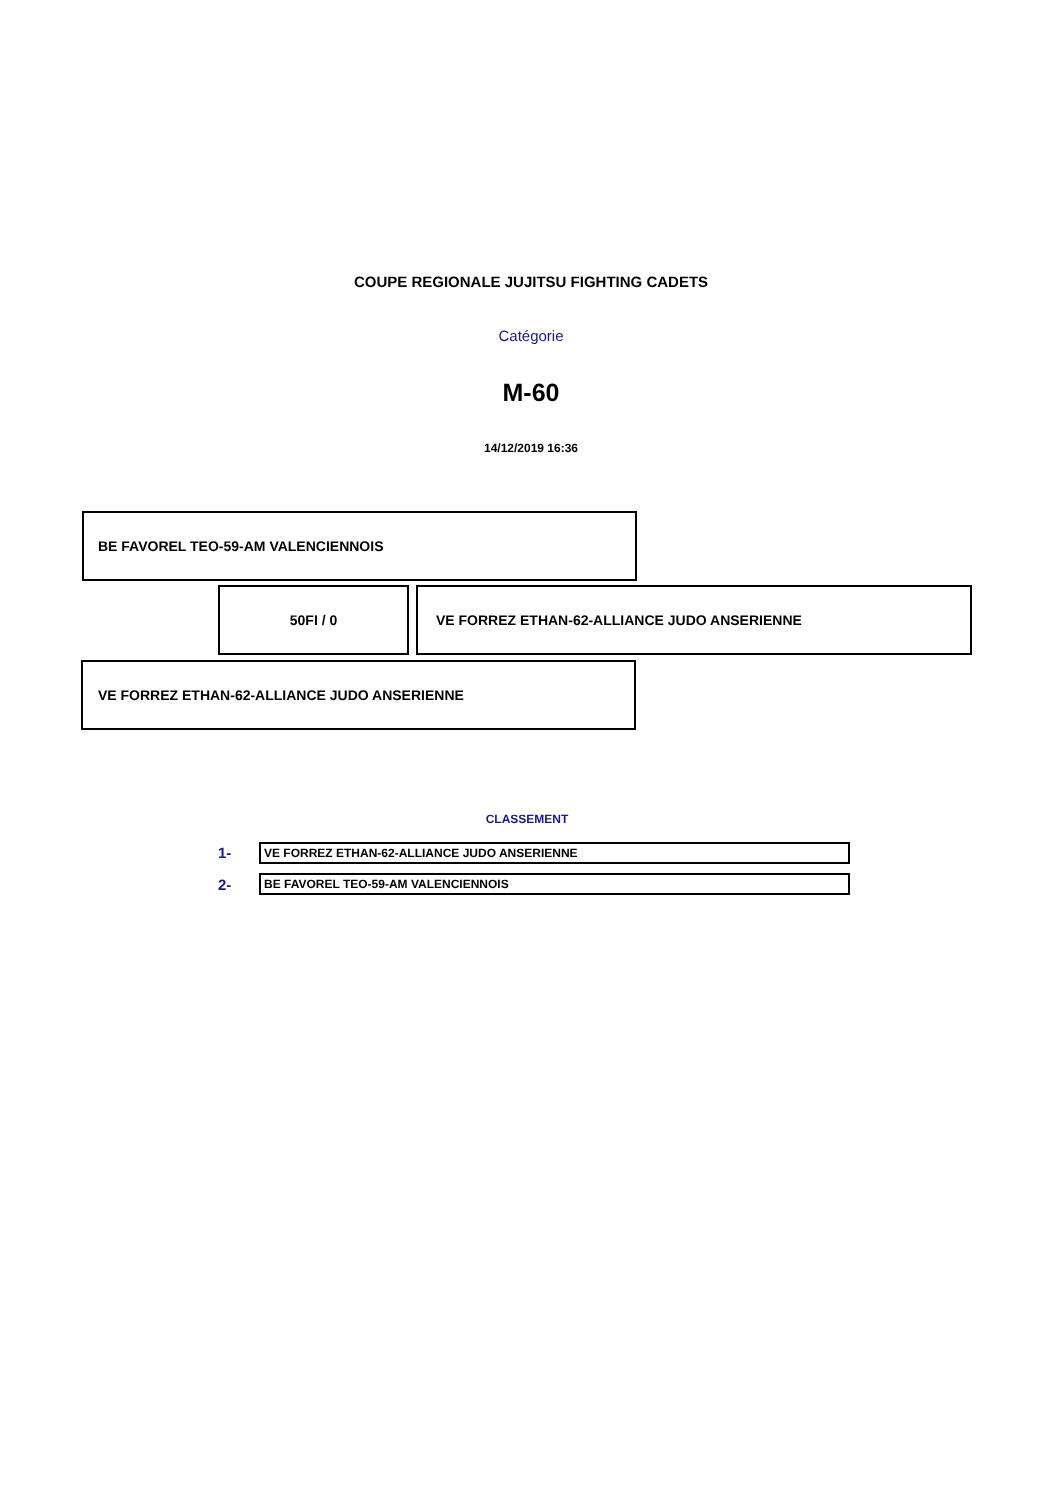COUPE REGIONALE JUJITSU FIGHTING CADETS
Catégorie
M-60
14/12/2019 16:36
BE FAVOREL TEO-59-AM VALENCIENNOIS
50FI / 0 VE FORREZ ETHAN-62-ALLIANCE JUDO ANSERIENNE
VE FORREZ ETHAN-62-ALLIANCE JUDO ANSERIENNE
CLASSEMENT
| 1- | VE FORREZ ETHAN-62-ALLIANCE JUDO ANSERIENNE |
| 2- | BE FAVOREL TEO-59-AM VALENCIENNOIS |